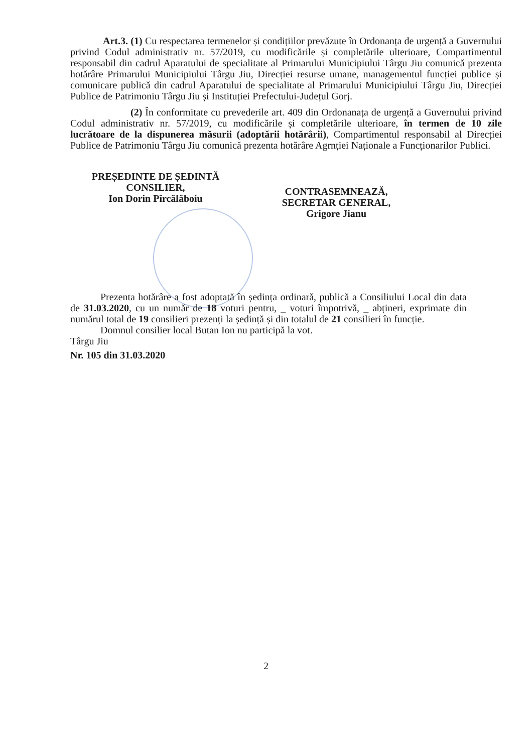Art.3. (1) Cu respectarea termenelor și condițiilor prevăzute în Ordonanța de urgență a Guvernului privind Codul administrativ nr. 57/2019, cu modificările și completările ulterioare, Compartimentul responsabil din cadrul Aparatului de specialitate al Primarului Municipiului Târgu Jiu comunică prezenta hotărâre Primarului Municipiului Târgu Jiu, Direcției resurse umane, managementul funcției publice și comunicare publică din cadrul Aparatului de specialitate al Primarului Municipiului Târgu Jiu, Direcției Publice de Patrimoniu Târgu Jiu și Instituției Prefectului-Județul Gorj.
(2) În conformitate cu prevederile art. 409 din Ordonanața de urgență a Guvernului privind Codul administrativ nr. 57/2019, cu modificările și completările ulterioare, în termen de 10 zile lucrătoare de la dispunerea măsurii (adoptării hotărârii), Compartimentul responsabil al Direcției Publice de Patrimoniu Târgu Jiu comunică prezenta hotărâre Agrnției Naționale a Funcționarilor Publici.
PREȘEDINTE DE ȘEDINTĂ
CONSILIER,
Ion Dorin Pîrcălăboiu
CONTRASEMNEAZĂ,
SECRETAR GENERAL,
Grigore Jianu
Prezenta hotărâre a fost adoptată în ședința ordinară, publică a Consiliului Local din data de 31.03.2020, cu un număr de 18 voturi pentru, _ voturi împotrivă, _ abțineri, exprimate din numărul total de 19 consilieri prezenți la ședință și din totalul de 21 consilieri în funcție.
Domnul consilier local Butan Ion nu participă la vot.
Târgu Jiu
Nr. 105 din 31.03.2020
2